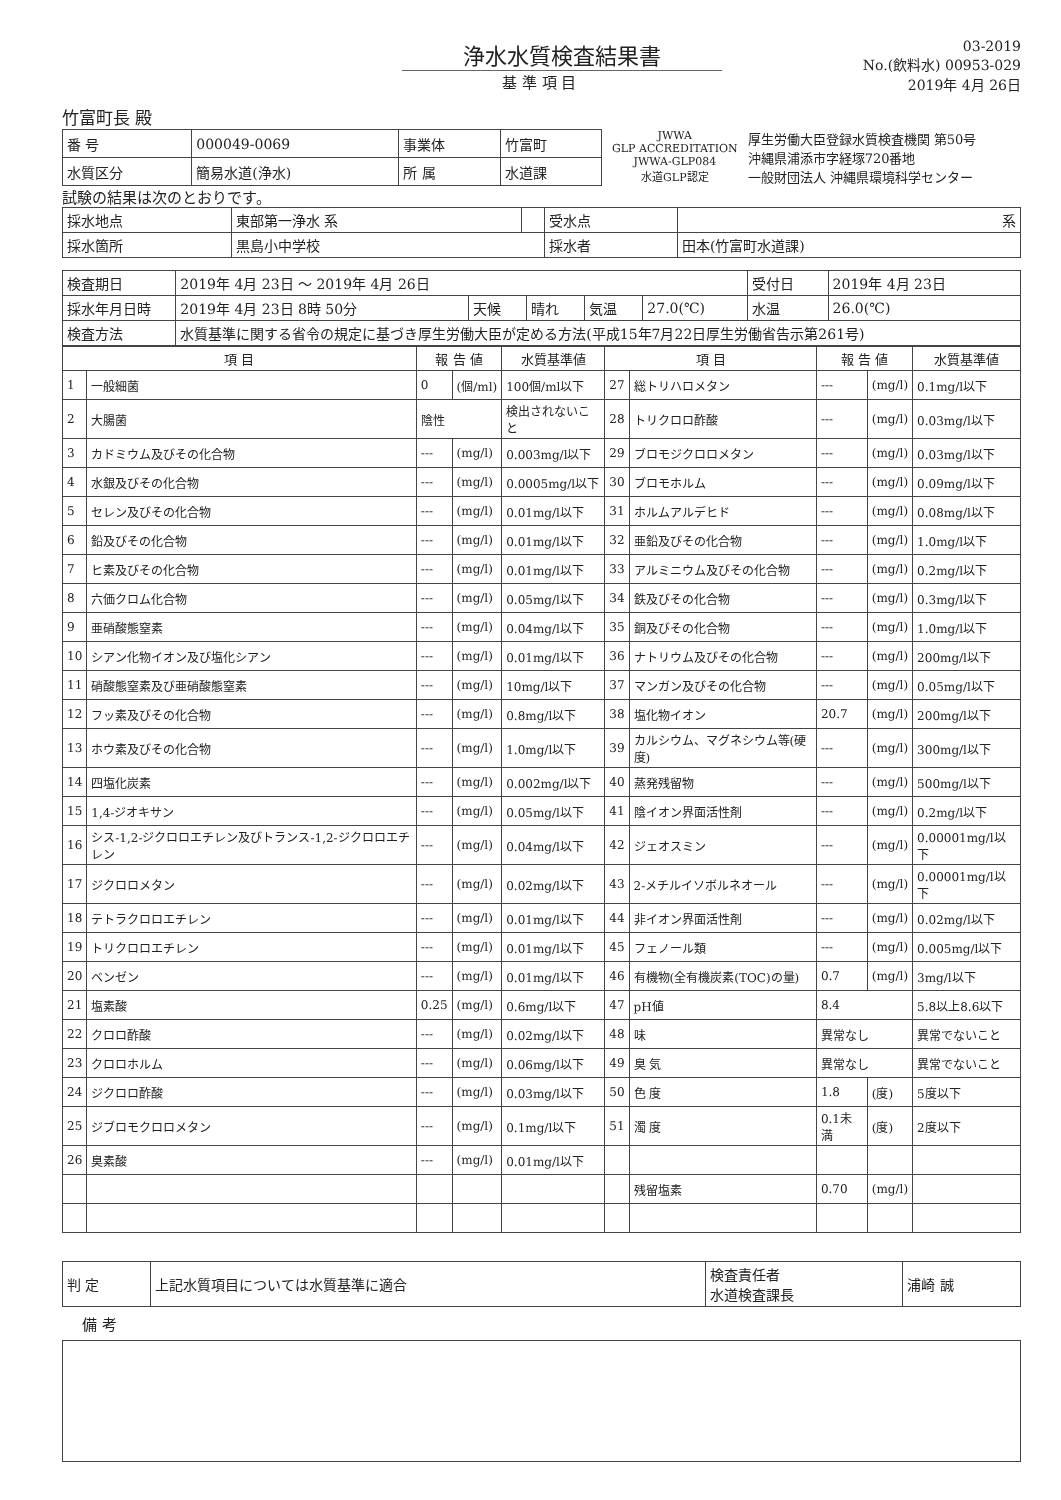浄水水質検査結果書
基 準 項 目
03-2019
No.(飲料水) 00953-029
2019年 4月 26日
竹富町長 殿
| 番 号 | 000049-0069 | 事業体 | 竹富町 |
| 水質区分 | 簡易水道(浄水) | 所 属 | 水道課 |
JWWA
GLP ACCREDITATION
JWWA-GLP084
水道GLP認定
厚生労働大臣登録水質検査機関 第50号
沖縄県浦添市字経塚720番地
一般財団法人 沖縄県環境科学センター
試験の結果は次のとおりです。
| 採水地点 | 東部第一浄水 系 | | 受水点 | 系 |
| 採水箇所 | 黒島小中学校 | | 採水者 | 田本(竹富町水道課) |
| 検査期日 | 2019年 4月 23日 ～ 2019年 4月 26日 | | | | | 受付日 | 2019年 4月 23日 |
| 採水年月日時 | 2019年 4月 23日 8時 50分 | 天候 | 晴れ | 気温 | 27.0(℃) | 水温 | 26.0(℃) |
| 検査方法 | 水質基準に関する省令の規定に基づき厚生労働大臣が定める方法(平成15年7月22日厚生労働省告示第261号) | | | | | | |
| 項 目 | | 報 告 値 | | 水質基準値 | 項 目 | | 報 告 値 | | 水質基準値 |
| --- | --- | --- | --- | --- | --- | --- | --- | --- | --- |
| 1 | 一般細菌 | 0 | (個/ml) | 100個/ml以下 | 27 | 総トリハロメタン | --- | (mg/l) | 0.1mg/l以下 |
| 2 | 大腸菌 | 陰性 | | 検出されないこと | 28 | トリクロロ酢酸 | --- | (mg/l) | 0.03mg/l以下 |
| 3 | カドミウム及びその化合物 | --- | (mg/l) | 0.003mg/l以下 | 29 | ブロモジクロロメタン | --- | (mg/l) | 0.03mg/l以下 |
| 4 | 水銀及びその化合物 | --- | (mg/l) | 0.0005mg/l以下 | 30 | ブロモホルム | --- | (mg/l) | 0.09mg/l以下 |
| 5 | セレン及びその化合物 | --- | (mg/l) | 0.01mg/l以下 | 31 | ホルムアルデヒド | --- | (mg/l) | 0.08mg/l以下 |
| 6 | 鉛及びその化合物 | --- | (mg/l) | 0.01mg/l以下 | 32 | 亜鉛及びその化合物 | --- | (mg/l) | 1.0mg/l以下 |
| 7 | ヒ素及びその化合物 | --- | (mg/l) | 0.01mg/l以下 | 33 | アルミニウム及びその化合物 | --- | (mg/l) | 0.2mg/l以下 |
| 8 | 六価クロム化合物 | --- | (mg/l) | 0.05mg/l以下 | 34 | 鉄及びその化合物 | --- | (mg/l) | 0.3mg/l以下 |
| 9 | 亜硝酸態窒素 | --- | (mg/l) | 0.04mg/l以下 | 35 | 銅及びその化合物 | --- | (mg/l) | 1.0mg/l以下 |
| 10 | シアン化物イオン及び塩化シアン | --- | (mg/l) | 0.01mg/l以下 | 36 | ナトリウム及びその化合物 | --- | (mg/l) | 200mg/l以下 |
| 11 | 硝酸態窒素及び亜硝酸態窒素 | --- | (mg/l) | 10mg/l以下 | 37 | マンガン及びその化合物 | --- | (mg/l) | 0.05mg/l以下 |
| 12 | フッ素及びその化合物 | --- | (mg/l) | 0.8mg/l以下 | 38 | 塩化物イオン | 20.7 | (mg/l) | 200mg/l以下 |
| 13 | ホウ素及びその化合物 | --- | (mg/l) | 1.0mg/l以下 | 39 | カルシウム、マグネシウム等(硬度) | --- | (mg/l) | 300mg/l以下 |
| 14 | 四塩化炭素 | --- | (mg/l) | 0.002mg/l以下 | 40 | 蒸発残留物 | --- | (mg/l) | 500mg/l以下 |
| 15 | 1,4-ジオキサン | --- | (mg/l) | 0.05mg/l以下 | 41 | 陰イオン界面活性剤 | --- | (mg/l) | 0.2mg/l以下 |
| 16 | シス-1,2-ジクロロエチレン及びトランス-1,2-ジクロロエチレン | --- | (mg/l) | 0.04mg/l以下 | 42 | ジェオスミン | --- | (mg/l) | 0.00001mg/l以下 |
| 17 | ジクロロメタン | --- | (mg/l) | 0.02mg/l以下 | 43 | 2-メチルイソボルネオール | --- | (mg/l) | 0.00001mg/l以下 |
| 18 | テトラクロロエチレン | --- | (mg/l) | 0.01mg/l以下 | 44 | 非イオン界面活性剤 | --- | (mg/l) | 0.02mg/l以下 |
| 19 | トリクロロエチレン | --- | (mg/l) | 0.01mg/l以下 | 45 | フェノール類 | --- | (mg/l) | 0.005mg/l以下 |
| 20 | ベンゼン | --- | (mg/l) | 0.01mg/l以下 | 46 | 有機物(全有機炭素(TOC)の量) | 0.7 | (mg/l) | 3mg/l以下 |
| 21 | 塩素酸 | 0.25 | (mg/l) | 0.6mg/l以下 | 47 | pH値 | 8.4 | | 5.8以上8.6以下 |
| 22 | クロロ酢酸 | --- | (mg/l) | 0.02mg/l以下 | 48 | 味 | 異常なし | | 異常でないこと |
| 23 | クロロホルム | --- | (mg/l) | 0.06mg/l以下 | 49 | 臭 気 | 異常なし | | 異常でないこと |
| 24 | ジクロロ酢酸 | --- | (mg/l) | 0.03mg/l以下 | 50 | 色 度 | 1.8 | (度) | 5度以下 |
| 25 | ジブロモクロロメタン | --- | (mg/l) | 0.1mg/l以下 | 51 | 濁 度 | 0.1未満 | (度) | 2度以下 |
| 26 | 臭素酸 | --- | (mg/l) | 0.01mg/l以下 | | | | | |
| | | | | | | 残留塩素 | 0.70 | (mg/l) | |
| 判 定 | 上記水質項目については水質基準に適合 | 検査責任者 水道検査課長 | 浦崎 誠 |
備 考